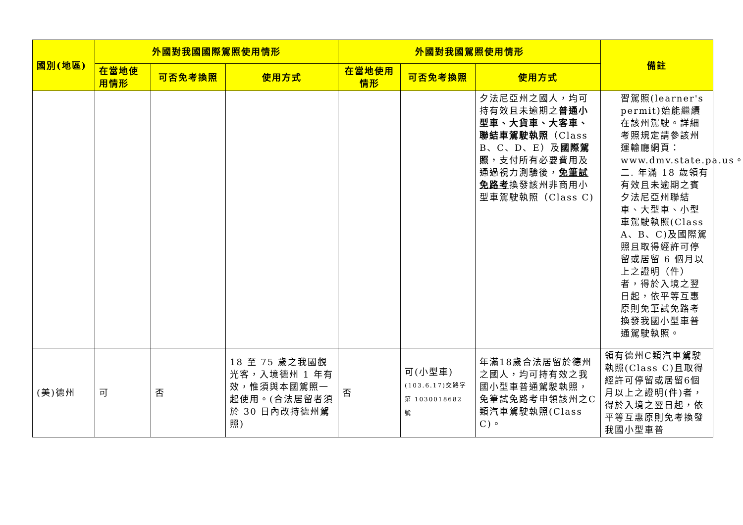| 國別(地區) | 外國對我國國際駕照使用情形 | | | 外國對我國駕照使用情形 | | | 備註 |
| --- | --- | --- | --- | --- | --- | --- | --- |
| | 在當地使用情形 | 可否免考換照 | 使用方式 | 在當地使用情形 | 可否免考換照 | 使用方式 | |
| | | | | | | 夕法尼亞州之國人，均可持有效且未逾期之 普通小型車、大貨車、大客車、聯結車駕駛執照 （Class B、C、D、E）及 國際駕照 ，支付所有必要費用及通過視力測驗後， 免筆試免路考 換發該州非商用小型車駕駛執照（Class C) | 習駕照(learner's permit)始能繼續在該州駕駛。詳細考照規定請參該州運輸廳網頁：www.dmv.state.pa.us。 二. 年滿 18 歲領有有效且未逾期之賓夕法尼亞州聯結車、大型車、小型車駕駛執照(Class A、B、C)及國際駕照且取得經許可停留或居留 6 個月以上之證明（件）者，得於入境之翌日起，依平等互惠原則免筆試免路考換發我國小型車普通駕駛執照。 |
| (美)德州 | 可 | 否 | 18 至 75 歲之我國觀光客，入境德州 1 年有效，惟須與本國駕照一起使用。(合法居留者須於 30 日內改持德州駕照) | 否 | 可(小型車) (103.6.17)交路字第 1030018682 號 | 年滿18歲合法居留於德州之國人，均可持有效之我國小型車普通駕駛執照，免筆試免路考申領該州之C類汽車駕駛執照(Class C)。 | 領有德州C類汽車駕駛執照(Class C)且取得經許可停留或居留6個月以上之證明(件)者，得於入境之翌日起，依平等互惠原則免考換發我國小型車普 |